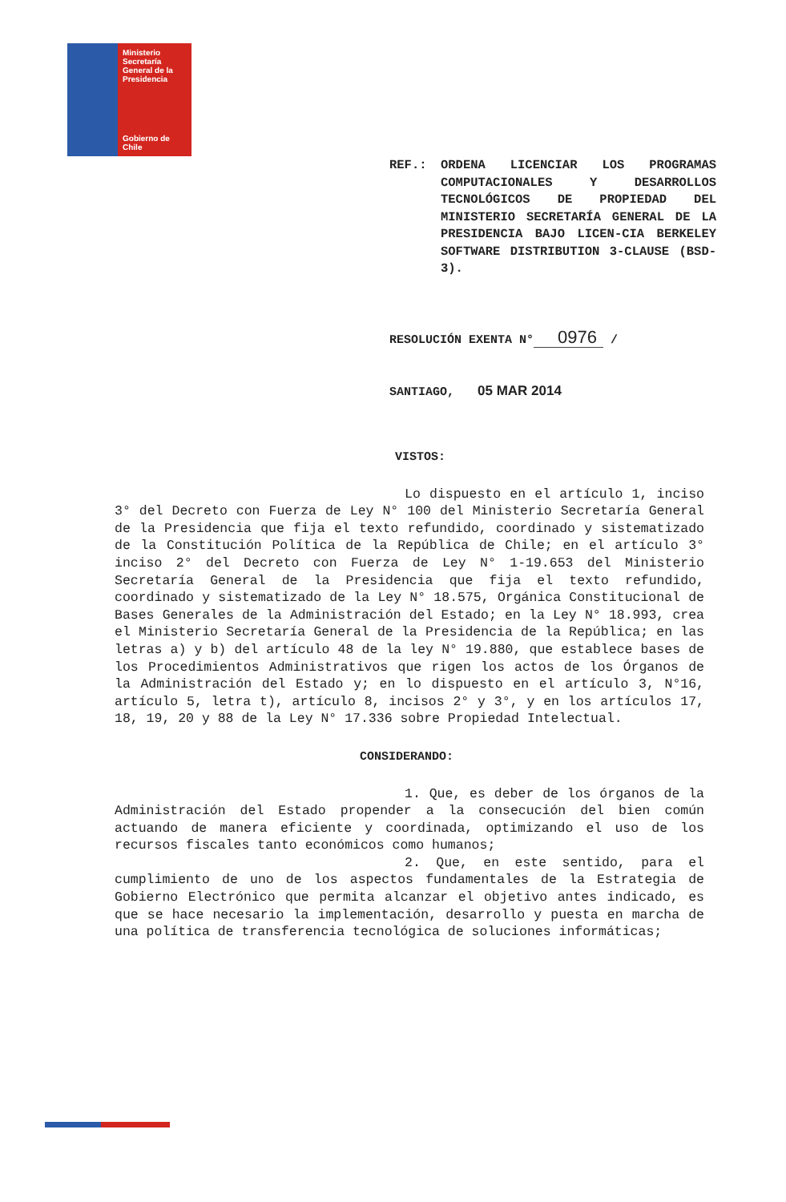Ministerio
Secretaría
General de la
Presidencia
Gobierno de Chile
REF.: ORDENA LICENCIAR LOS PROGRAMAS COMPUTACIONALES Y DESARROLLOS TECNOLÓGICOS DE PROPIEDAD DEL MINISTERIO SECRETARÍA GENERAL DE LA PRESIDENCIA BAJO LICEN-CIA BERKELEY SOFTWARE DISTRIBUTION 3-CLAUSE (BSD-3).
RESOLUCIÓN EXENTA N° 0976 /
SANTIAGO, 05 MAR 2014
VISTOS:
Lo dispuesto en el artículo 1, inciso 3° del Decreto con Fuerza de Ley N° 100 del Ministerio Secretaría General de la Presidencia que fija el texto refundido, coordinado y sistematizado de la Constitución Política de la República de Chile; en el artículo 3° inciso 2° del Decreto con Fuerza de Ley N° 1-19.653 del Ministerio Secretaría General de la Presidencia que fija el texto refundido, coordinado y sistematizado de la Ley N° 18.575, Orgánica Constitucional de Bases Generales de la Administración del Estado; en la Ley N° 18.993, crea el Ministerio Secretaría General de la Presidencia de la República; en las letras a) y b) del artículo 48 de la ley N° 19.880, que establece bases de los Procedimientos Administrativos que rigen los actos de los Órganos de la Administración del Estado y; en lo dispuesto en el artículo 3, N°16, artículo 5, letra t), artículo 8, incisos 2° y 3°, y en los artículos 17, 18, 19, 20 y 88 de la Ley N° 17.336 sobre Propiedad Intelectual.
CONSIDERANDO:
1. Que, es deber de los órganos de la Administración del Estado propender a la consecución del bien común actuando de manera eficiente y coordinada, optimizando el uso de los recursos fiscales tanto económicos como humanos;
2. Que, en este sentido, para el cumplimiento de uno de los aspectos fundamentales de la Estrategia de Gobierno Electrónico que permita alcanzar el objetivo antes indicado, es que se hace necesario la implementación, desarrollo y puesta en marcha de una política de transferencia tecnológica de soluciones informáticas;